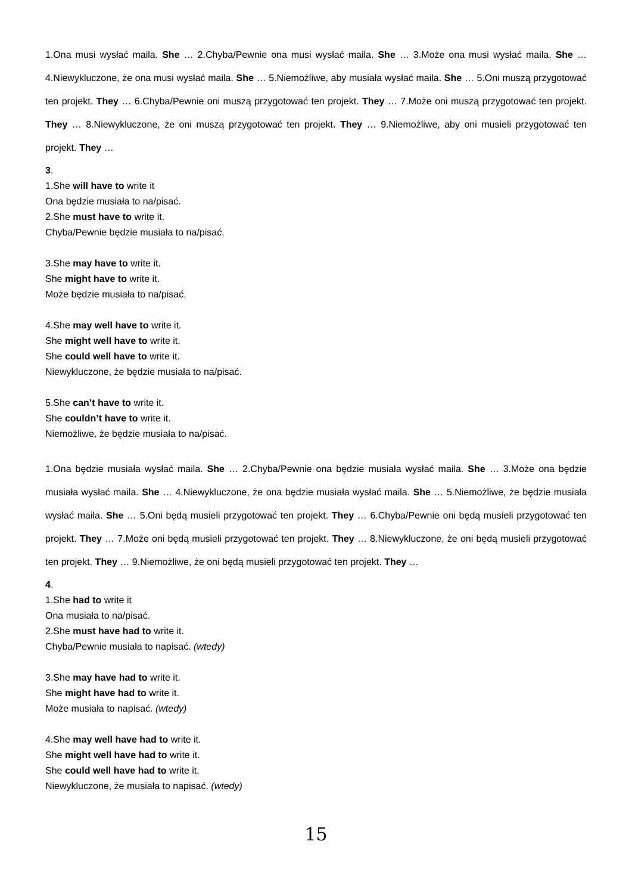1.Ona musi wysłać maila. She … 2.Chyba/Pewnie ona musi wysłać maila. She … 3.Może ona musi wysłać maila. She … 4.Niewykluczone, że ona musi wysłać maila. She … 5.Niemożliwe, aby musiała wysłać maila. She … 5.Oni muszą przygotować ten projekt. They … 6.Chyba/Pewnie oni muszą przygotować ten projekt. They … 7.Może oni muszą przygotować ten projekt. They … 8.Niewykluczone, że oni muszą przygotować ten projekt. They … 9.Niemożliwe, aby oni musieli przygotować ten projekt. They …
3.
1.She will have to write it
Ona będzie musiała to na/pisać.
2.She must have to write it.
Chyba/Pewnie będzie musiała to na/pisać.
3.She may have to write it.
She might have to write it.
Może będzie musiała to na/pisać.
4.She may well have to write it.
She might well have to write it.
She could well have to write it.
Niewykluczone, że będzie musiała to na/pisać.
5.She can’t have to write it.
She couldn’t have to write it.
Niemożliwe, że będzie musiała to na/pisać.
1.Ona będzie musiała wysłać maila. She … 2.Chyba/Pewnie ona będzie musiała wysłać maila. She … 3.Może ona będzie musiała wysłać maila. She … 4.Niewykluczone, że ona będzie musiała wysłać maila. She … 5.Niemożliwe, że będzie musiała wysłać maila. She … 5.Oni będą musieli przygotować ten projekt. They … 6.Chyba/Pewnie oni będą musieli przygotować ten projekt. They … 7.Może oni będą musieli przygotować ten projekt. They … 8.Niewykluczone, że oni będą musieli przygotować ten projekt. They … 9.Niemożliwe, że oni będą musieli przygotować ten projekt. They …
4.
1.She had to write it
Ona musiała to na/pisać.
2.She must have had to write it.
Chyba/Pewnie musiała to napisać. (wtedy)
3.She may have had to write it.
She might have had to write it.
Może musiała to napisać. (wtedy)
4.She may well have had to write it.
She might well have had to write it.
She could well have had to write it.
Niewykluczone, że musiała to napisać. (wtedy)
15